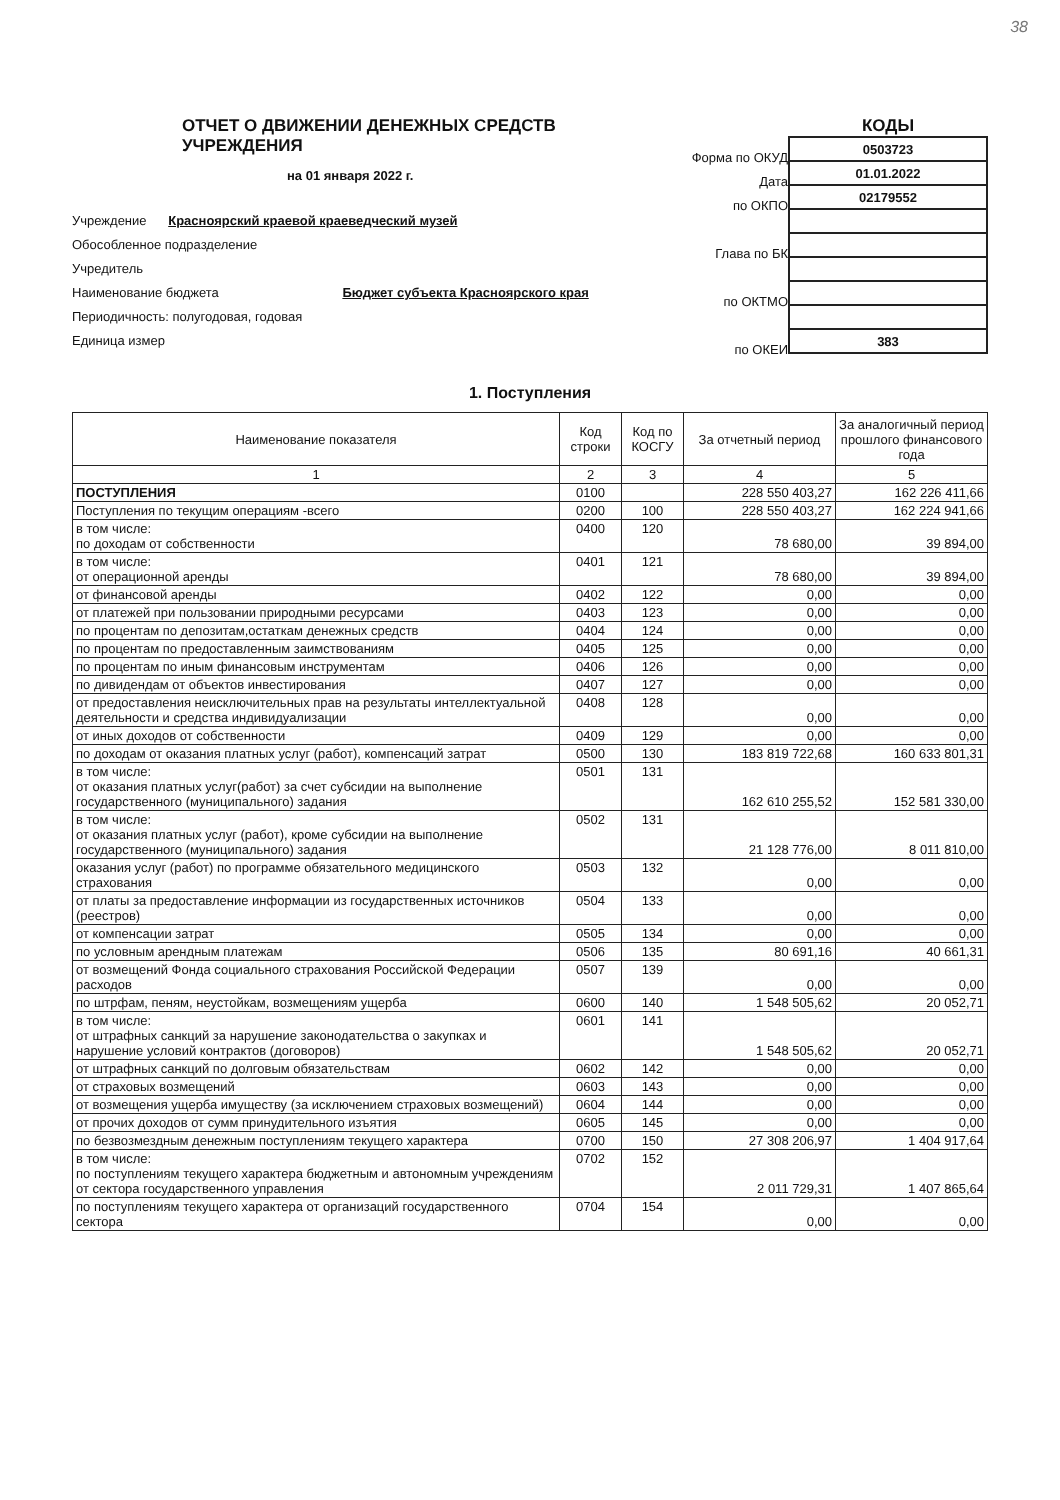38
ОТЧЕТ О ДВИЖЕНИИ ДЕНЕЖНЫХ СРЕДСТВ УЧРЕЖДЕНИЯ
на 01 января 2022 г.
Учреждение Красноярский краевой краеведческий музей
Обособленное подразделение
Учредитель
Наименование бюджета Бюджет субъекта Красноярского края
Периодичность: полугодовая, годовая
Единица измер
Форма по ОКУД
Дата
по ОКПО
Глава по БК
по ОКТМО
по ОКЕИ
КОДЫ
| 0503723 |
| 01.01.2022 |
| 02179552 |
| 383 |
1. Поступления
| Наименование показателя | Код строки | Код по КОСГУ | За отчетный период | За аналогичный период прошлого финансового года |
| --- | --- | --- | --- | --- |
| 1 | 2 | 3 | 4 | 5 |
| ПОСТУПЛЕНИЯ | 0100 | | 228 550 403,27 | 162 226 411,66 |
| Поступления по текущим операциям -всего | 0200 | 100 | 228 550 403,27 | 162 224 941,66 |
| в том числе: по доходам от собственности | 0400 | 120 | 78 680,00 | 39 894,00 |
| в том числе: от операционной аренды | 0401 | 121 | 78 680,00 | 39 894,00 |
| от финансовой аренды | 0402 | 122 | 0,00 | 0,00 |
| от платежей при пользовании природными ресурсами | 0403 | 123 | 0,00 | 0,00 |
| по процентам по депозитам,остаткам денежных средств | 0404 | 124 | 0,00 | 0,00 |
| по процентам по предоставленным заимствованиям | 0405 | 125 | 0,00 | 0,00 |
| по процентам по иным финансовым инструментам | 0406 | 126 | 0,00 | 0,00 |
| по дивидендам от объектов инвестирования | 0407 | 127 | 0,00 | 0,00 |
| от предоставления неисключительных прав на результаты интеллектуальной деятельности и средства индивидуализации | 0408 | 128 | 0,00 | 0,00 |
| от иных доходов от собственности | 0409 | 129 | 0,00 | 0,00 |
| по доходам от оказания платных услуг (работ), компенсаций затрат | 0500 | 130 | 183 819 722,68 | 160 633 801,31 |
| в том числе: от оказания платных услуг(работ) за счет субсидии на выполнение государственного (муниципального) задания | 0501 | 131 | 162 610 255,52 | 152 581 330,00 |
| в том числе: от оказания платных услуг (работ), кроме субсидии на выполнение государственного (муниципального) задания | 0502 | 131 | 21 128 776,00 | 8 011 810,00 |
| оказания услуг (работ) по программе обязательного медицинского страхования | 0503 | 132 | 0,00 | 0,00 |
| от платы за предоставление информации из государственных источников (реестров) | 0504 | 133 | 0,00 | 0,00 |
| от компенсации затрат | 0505 | 134 | 0,00 | 0,00 |
| по условным арендным платежам | 0506 | 135 | 80 691,16 | 40 661,31 |
| от возмещений Фонда социального страхования Российской Федерации расходов | 0507 | 139 | 0,00 | 0,00 |
| по штрфам, пеням, неустойкам, возмещениям ущерба | 0600 | 140 | 1 548 505,62 | 20 052,71 |
| в том числе: от штрафных санкций за нарушение законодательства о закупках и нарушение условий контрактов (договоров) | 0601 | 141 | 1 548 505,62 | 20 052,71 |
| от штрафных санкций по долговым обязательствам | 0602 | 142 | 0,00 | 0,00 |
| от страховых возмещений | 0603 | 143 | 0,00 | 0,00 |
| от возмещения ущерба имуществу (за исключением страховых возмещений) | 0604 | 144 | 0,00 | 0,00 |
| от прочих доходов от сумм принудительного изъятия | 0605 | 145 | 0,00 | 0,00 |
| по безвозмездным денежным поступлениям текущего характера | 0700 | 150 | 27 308 206,97 | 1 404 917,64 |
| в том числе: по поступлениям текущего характера бюджетным и автономным учреждениям от сектора государственного управления | 0702 | 152 | 2 011 729,31 | 1 407 865,64 |
| по поступлениям текущего характера от организаций государственного сектора | 0704 | 154 | 0,00 | 0,00 |